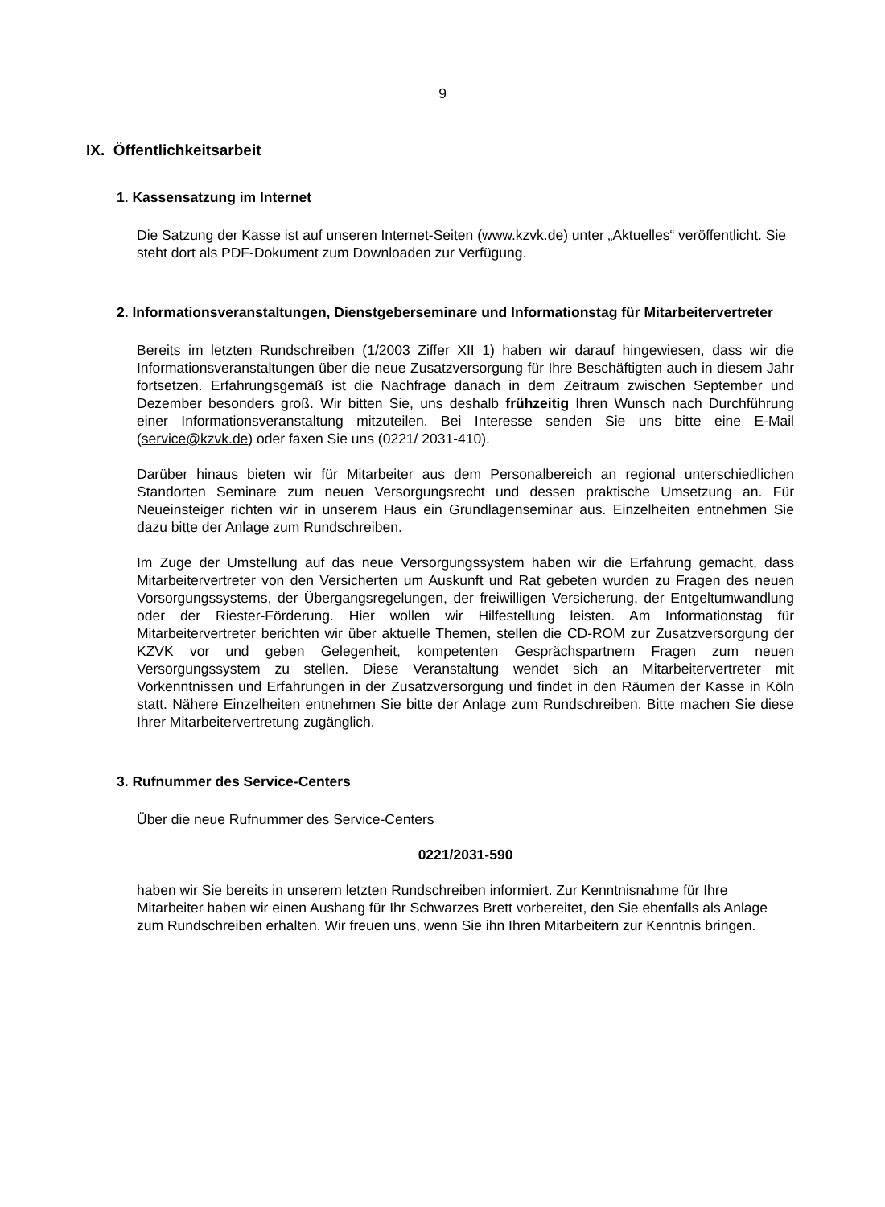9
IX. Öffentlichkeitsarbeit
1. Kassensatzung im Internet
Die Satzung der Kasse ist auf unseren Internet-Seiten (www.kzvk.de) unter „Aktuelles“ veröffentlicht. Sie steht dort als PDF-Dokument zum Downloaden zur Verfügung.
2. Informationsveranstaltungen, Dienstgeberseminare und Informationstag für Mitarbeitervertreter
Bereits im letzten Rundschreiben (1/2003 Ziffer XII 1) haben wir darauf hingewiesen, dass wir die Informationsveranstaltungen über die neue Zusatzversorgung für Ihre Beschäftigten auch in diesem Jahr fortsetzen. Erfahrungsgemäß ist die Nachfrage danach in dem Zeitraum zwischen September und Dezember besonders groß. Wir bitten Sie, uns deshalb frühzeitig Ihren Wunsch nach Durchführung einer Informationsveranstaltung mitzuteilen. Bei Interesse senden Sie uns bitte eine E-Mail (service@kzvk.de) oder faxen Sie uns (0221/ 2031-410).
Darüber hinaus bieten wir für Mitarbeiter aus dem Personalbereich an regional unterschiedlichen Standorten Seminare zum neuen Versorgungsrecht und dessen praktische Umsetzung an. Für Neueinsteiger richten wir in unserem Haus ein Grundlagenseminar aus. Einzelheiten entnehmen Sie dazu bitte der Anlage zum Rundschreiben.
Im Zuge der Umstellung auf das neue Versorgungssystem haben wir die Erfahrung gemacht, dass Mitarbeitervertreter von den Versicherten um Auskunft und Rat gebeten wurden zu Fragen des neuen Vorsorgungssystems, der Übergangsregelungen, der freiwilligen Versicherung, der Entgeltumwandlung oder der Riester-Förderung. Hier wollen wir Hilfestellung leisten. Am Informationstag für Mitarbeitervertreter berichten wir über aktuelle Themen, stellen die CD-ROM zur Zusatzversorgung der KZVK vor und geben Gelegenheit, kompetenten Gesprächspartnern Fragen zum neuen Versorgungssystem zu stellen. Diese Veranstaltung wendet sich an Mitarbeitervertreter mit Vorkenntnissen und Erfahrungen in der Zusatzversorgung und findet in den Räumen der Kasse in Köln statt. Nähere Einzelheiten entnehmen Sie bitte der Anlage zum Rundschreiben. Bitte machen Sie diese Ihrer Mitarbeitervertretung zugänglich.
3. Rufnummer des Service-Centers
Über die neue Rufnummer des Service-Centers
0221/2031-590
haben wir Sie bereits in unserem letzten Rundschreiben informiert. Zur Kenntnisnahme für Ihre Mitarbeiter haben wir einen Aushang für Ihr Schwarzes Brett vorbereitet, den Sie ebenfalls als Anlage zum Rundschreiben erhalten. Wir freuen uns, wenn Sie ihn Ihren Mitarbeitern zur Kenntnis bringen.